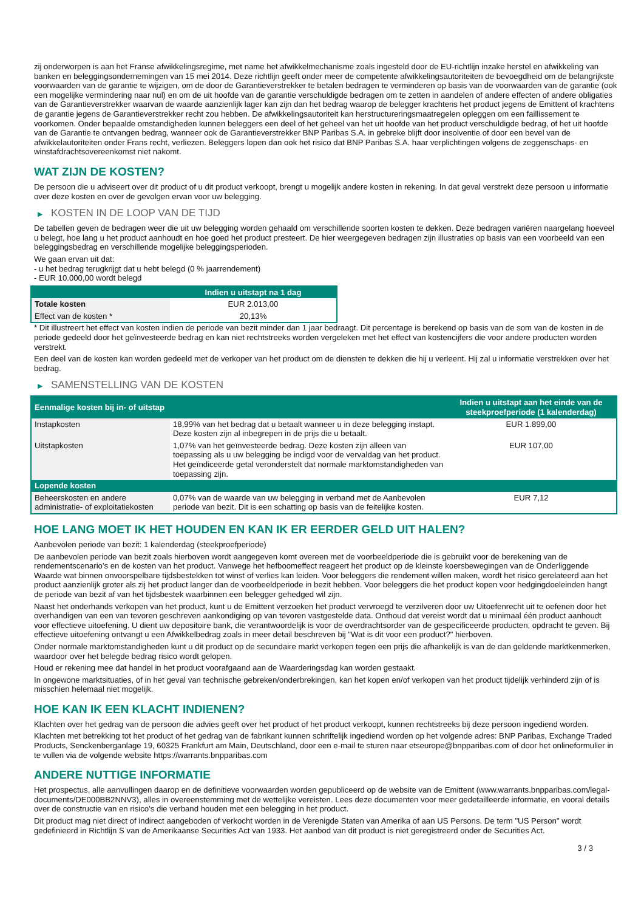zij onderworpen is aan het Franse afwikkelingsregime, met name het afwikkelmechanisme zoals ingesteld door de EU-richtlijn inzake herstel en afwikkeling van banken en beleggingsondernemingen van 15 mei 2014. Deze richtlijn geeft onder meer de competente afwikkelingsautoriteiten de bevoegdheid om de belangrijkste voorwaarden van de garantie te wijzigen, om de door de Garantieverstrekker te betalen bedragen te verminderen op basis van de voorwaarden van de garantie (ook een mogelijke vermindering naar nul) en om de uit hoofde van de garantie verschuldigde bedragen om te zetten in aandelen of andere effecten of andere obligaties van de Garantieverstrekker waarvan de waarde aanzienlijk lager kan zijn dan het bedrag waarop de belegger krachtens het product jegens de Emittent of krachtens de garantie jegens de Garantieverstrekker recht zou hebben. De afwikkelingsautoriteit kan herstructureringsmaatregelen opleggen om een faillissement te voorkomen. Onder bepaalde omstandigheden kunnen beleggers een deel of het geheel van het uit hoofde van het product verschuldigde bedrag, of het uit hoofde van de Garantie te ontvangen bedrag, wanneer ook de Garantieverstrekker BNP Paribas S.A. in gebreke blijft door insolventie of door een bevel van de afwikkelautoriteiten onder Frans recht, verliezen. Beleggers lopen dan ook het risico dat BNP Paribas S.A. haar verplichtingen volgens de zeggenschaps- en winstafdrachtsovereenkomst niet nakomt.
WAT ZIJN DE KOSTEN?
De persoon die u adviseert over dit product of u dit product verkoopt, brengt u mogelijk andere kosten in rekening. In dat geval verstrekt deze persoon u informatie over deze kosten en over de gevolgen ervan voor uw belegging.
▶ KOSTEN IN DE LOOP VAN DE TIJD
De tabellen geven de bedragen weer die uit uw belegging worden gehaald om verschillende soorten kosten te dekken. Deze bedragen variëren naargelang hoeveel u belegt, hoe lang u het product aanhoudt en hoe goed het product presteert. De hier weergegeven bedragen zijn illustraties op basis van een voorbeeld van een beleggingsbedrag en verschillende mogelijke beleggingsperioden.
We gaan ervan uit dat:
- u het bedrag terugkrijgt dat u hebt belegd (0 % jaarrendement)
- EUR 10.000,00 wordt belegd
| | Indien u uitstapt na 1 dag |
| --- | --- |
| Totale kosten | EUR 2.013,00 |
| Effect van de kosten * | 20,13% |
* Dit illustreert het effect van kosten indien de periode van bezit minder dan 1 jaar bedraagt. Dit percentage is berekend op basis van de som van de kosten in de periode gedeeld door het geïnvesteerde bedrag en kan niet rechtstreeks worden vergeleken met het effect van kostencijfers die voor andere producten worden verstrekt.
Een deel van de kosten kan worden gedeeld met de verkoper van het product om de diensten te dekken die hij u verleent. Hij zal u informatie verstrekken over het bedrag.
▶ SAMENSTELLING VAN DE KOSTEN
| Eenmalige kosten bij in- of uitstap | | Indien u uitstapt aan het einde van de steekproefperiode (1 kalenderdag) |
| --- | --- | --- |
| Instapkosten | 18,99% van het bedrag dat u betaalt wanneer u in deze belegging instapt. Deze kosten zijn al inbegrepen in de prijs die u betaalt. | EUR 1.899,00 |
| Uitstapkosten | 1,07% van het geïnvesteerde bedrag. Deze kosten zijn alleen van toepassing als u uw belegging be indigd voor de vervaldag van het product. Het geïndiceerde getal veronderstelt dat normale marktomstandigheden van toepassing zijn. | EUR 107,00 |
| Lopende kosten | | |
| Beheerskosten en andere administratie- of exploitatiekosten | 0,07% van de waarde van uw belegging in verband met de Aanbevolen periode van bezit. Dit is een schatting op basis van de feitelijke kosten. | EUR 7,12 |
HOE LANG MOET IK HET HOUDEN EN KAN IK ER EERDER GELD UIT HALEN?
Aanbevolen periode van bezit: 1 kalenderdag (steekproefperiode)
De aanbevolen periode van bezit zoals hierboven wordt aangegeven komt overeen met de voorbeeldperiode die is gebruikt voor de berekening van de rendementscenario's en de kosten van het product. Vanwege het hefboomeffect reageert het product op de kleinste koersbewegingen van de Onderliggende Waarde wat binnen onvoorspelbare tijdsbestekken tot winst of verlies kan leiden. Voor beleggers die rendement willen maken, wordt het risico gerelateerd aan het product aanzienlijk groter als zij het product langer dan de voorbeeldperiode in bezit hebben. Voor beleggers die het product kopen voor hedgingdoeleinden hangt de periode van bezit af van het tijdsbestek waarbinnen een belegger gehedged wil zijn.
Naast het onderhands verkopen van het product, kunt u de Emittent verzoeken het product vervroegd te verzilveren door uw Uitoefenrecht uit te oefenen door het overhandigen van een van tevoren geschreven aankondiging op van tevoren vastgestelde data. Onthoud dat vereist wordt dat u minimaal één product aanhoudt voor effectieve uitoefening. U dient uw depositoire bank, die verantwoordelijk is voor de overdrachtsorder van de gespecificeerde producten, opdracht te geven. Bij effectieve uitoefening ontvangt u een Afwikkelbedrag zoals in meer detail beschreven bij "Wat is dit voor een product?" hierboven.
Onder normale marktomstandigheden kunt u dit product op de secundaire markt verkopen tegen een prijs die afhankelijk is van de dan geldende marktkenmerken, waardoor over het belegde bedrag risico wordt gelopen.
Houd er rekening mee dat handel in het product voorafgaand aan de Waarderingsdag kan worden gestaakt.
In ongewone marktsituaties, of in het geval van technische gebreken/onderbrekingen, kan het kopen en/of verkopen van het product tijdelijk verhinderd zijn of is misschien helemaal niet mogelijk.
HOE KAN IK EEN KLACHT INDIENEN?
Klachten over het gedrag van de persoon die advies geeft over het product of het product verkoopt, kunnen rechtstreeks bij deze persoon ingediend worden.
Klachten met betrekking tot het product of het gedrag van de fabrikant kunnen schriftelijk ingediend worden op het volgende adres: BNP Paribas, Exchange Traded Products, Senckenberganlage 19, 60325 Frankfurt am Main, Deutschland, door een e-mail te sturen naar etseurope@bnpparibas.com of door het onlineformulier in te vullen via de volgende website https://warrants.bnpparibas.com
ANDERE NUTTIGE INFORMATIE
Het prospectus, alle aanvullingen daarop en de definitieve voorwaarden worden gepubliceerd op de website van de Emittent (www.warrants.bnpparibas.com/legal-documents/DE000BB2NNV3), alles in overeenstemming met de wettelijke vereisten. Lees deze documenten voor meer gedetailleerde informatie, en vooral details over de constructie van en risico’s die verband houden met een belegging in het product.
Dit product mag niet direct of indirect aangeboden of verkocht worden in de Verenigde Staten van Amerika of aan US Persons. De term "US Person" wordt gedefinieerd in Richtlijn S van de Amerikaanse Securities Act van 1933. Het aanbod van dit product is niet geregistreerd onder de Securities Act.
3 / 3